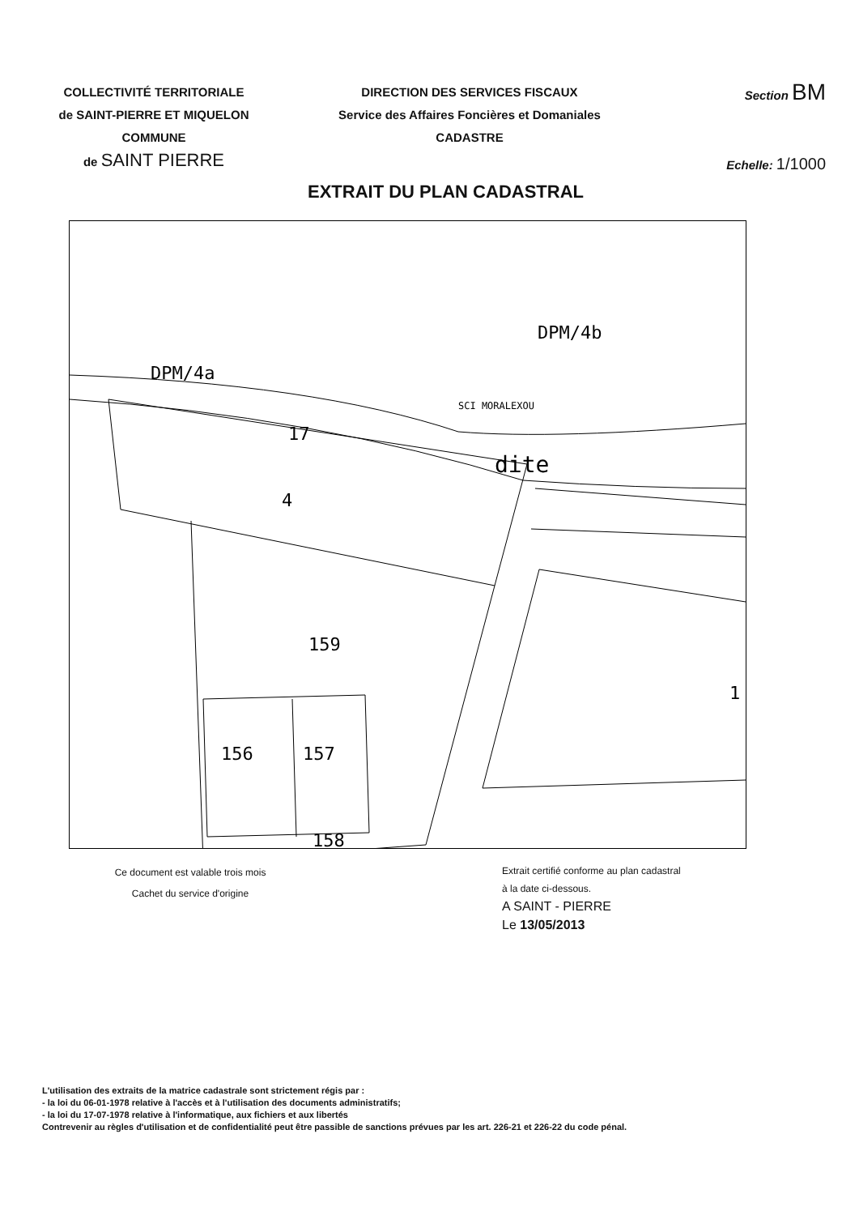COLLECTIVITÉ TERRITORIALE
de SAINT-PIERRE ET MIQUELON
COMMUNE
de SAINT PIERRE
DIRECTION DES SERVICES FISCAUX
Service des Affaires Foncières et Domaniales
CADASTRE
Section BM
Echelle: 1/1000
EXTRAIT DU PLAN CADASTRAL
DPM/4b
DPM/4a
SCI MORALEXOU
17
dite
4
159
156
157
1
158
Ce document est valable trois mois
Cachet du service d'origine
Extrait certifié conforme au plan cadastral
à la date ci-dessous.
A SAINT - PIERRE
Le 13/05/2013
L'utilisation des extraits de la matrice cadastrale sont strictement régis par :
- la loi du 06-01-1978 relative à l'accès et à l'utilisation des documents administratifs;
- la loi du 17-07-1978 relative à l'informatique, aux fichiers et aux libertés
Contrevenir au règles d'utilisation et de confidentialité peut être passible de sanctions prévues par les art. 226-21 et 226-22 du code pénal.